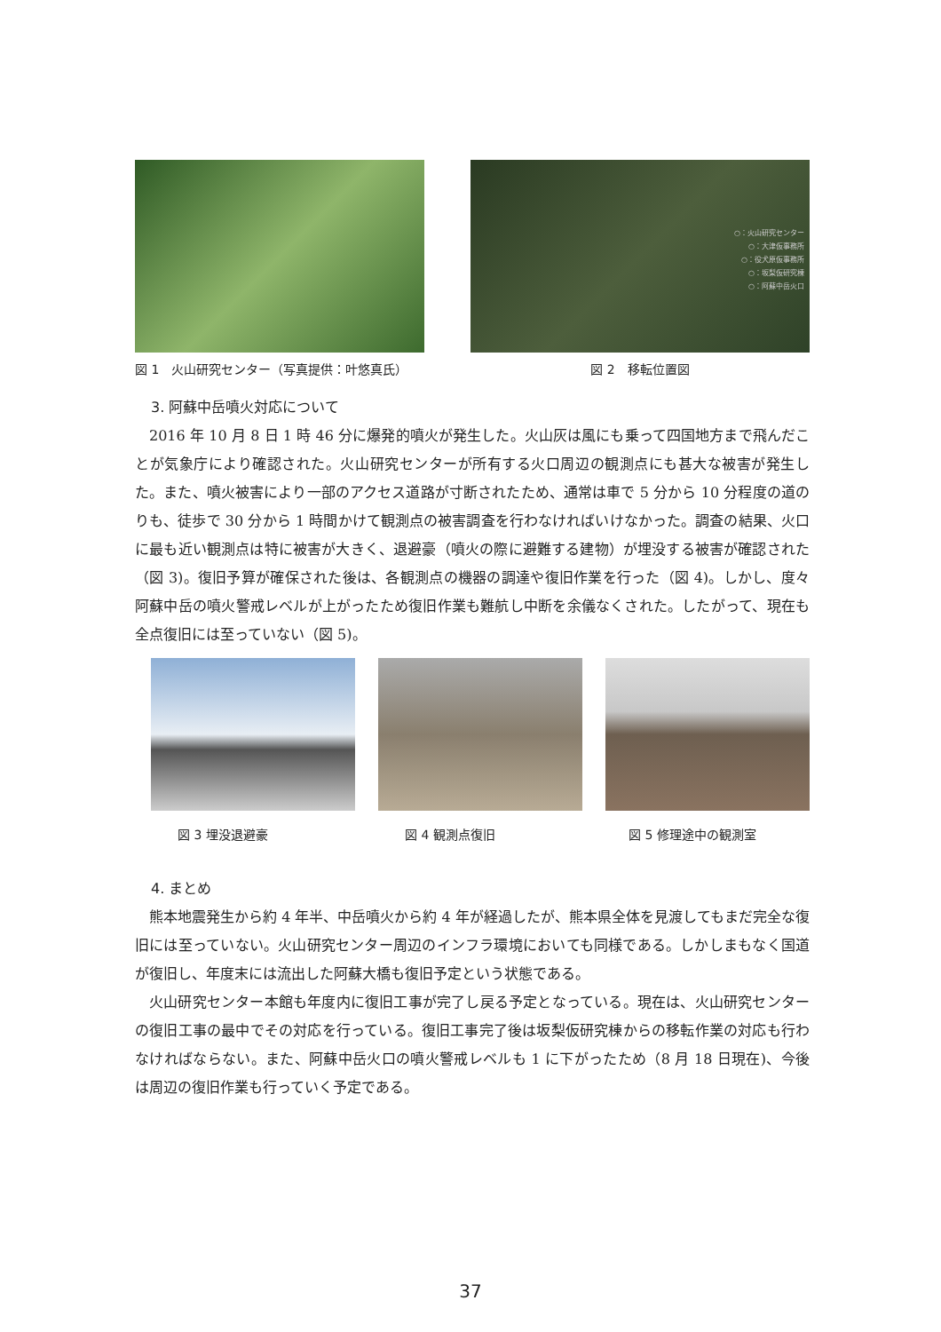図 1　火山研究センター（写真提供：叶悠真氏）
○：火山研究センター
○：大津仮事務所
○：役犬原仮事務所
○：坂梨仮研究棟
○：阿蘇中岳火口
図 2　移転位置図
3. 阿蘇中岳噴火対応について
2016 年 10 月 8 日 1 時 46 分に爆発的噴火が発生した。火山灰は風にも乗って四国地方まで飛んだことが気象庁により確認された。火山研究センターが所有する火口周辺の観測点にも甚大な被害が発生した。また、噴火被害により一部のアクセス道路が寸断されたため、通常は車で 5 分から 10 分程度の道のりも、徒歩で 30 分から 1 時間かけて観測点の被害調査を行わなければいけなかった。調査の結果、火口に最も近い観測点は特に被害が大きく、退避豪（噴火の際に避難する建物）が埋没する被害が確認された（図 3)。復旧予算が確保された後は、各観測点の機器の調達や復旧作業を行った（図 4)。しかし、度々阿蘇中岳の噴火警戒レベルが上がったため復旧作業も難航し中断を余儀なくされた。したがって、現在も全点復旧には至っていない（図 5)。
図 3 埋没退避豪 図 4 観測点復旧 図 5 修理途中の観測室
4. まとめ
熊本地震発生から約 4 年半、中岳噴火から約 4 年が経過したが、熊本県全体を見渡してもまだ完全な復旧には至っていない。火山研究センター周辺のインフラ環境においても同様である。しかしまもなく国道が復旧し、年度末には流出した阿蘇大橋も復旧予定という状態である。
火山研究センター本館も年度内に復旧工事が完了し戻る予定となっている。現在は、火山研究センターの復旧工事の最中でその対応を行っている。復旧工事完了後は坂梨仮研究棟からの移転作業の対応も行わなければならない。また、阿蘇中岳火口の噴火警戒レベルも 1 に下がったため（8 月 18 日現在)、今後は周辺の復旧作業も行っていく予定である。
37